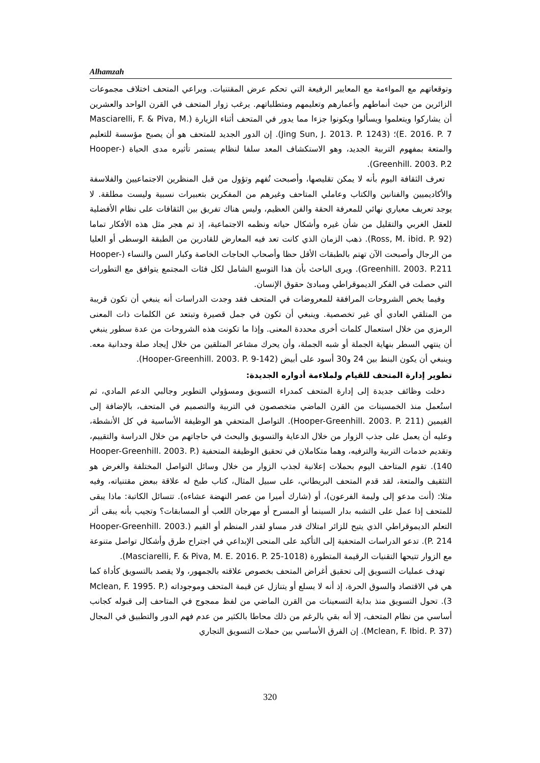Alhamzah
وتوقعاتهم مع المواءمة مع المعايير الرفيعة التي تحكم عرض المقتنيات. ويراعي المتحف اختلاف مجموعات الزائرين من حيث أنماطهم وأعمارهم وتعليمهم ومتطلباتهم. يرغب زوار المتحف في القرن الواحد والعشرين أن يشاركوا ويتعلموا ويسألوا ويكونوا جزءا مما يدور في المتحف أثناء الزيارة (Masciarelli, F. & Piva, M. E. 2016. P. 7)؛ (Jing Sun, J. 2013. P. 1243). إن الدور الجديد للمتحف هو أن يصبح مؤسسة للتعليم والمتعة بمفهوم التربية الجديد، وهو الاستكشاف المعد سلفا لنظام يستمر تأثيره مدى الحياة (Hooper-Greenhill. 2003. P.2).
تعرف الثقافة اليوم بأنه لا يمكن تقليصها، وأصبحت تُفهم وتؤول من قبل المنظرين الاجتماعيين والفلاسفة والأكاديميين والفنانين والكتاب وعاملي المتاحف وغيرهم من المفكرين بتعبيرات نسبية وليست مطلقة. لا يوجد تعريف معياري نهائي للمعرفة الحقة والفن العظيم، وليس هناك تفريق بين الثقافات على نظام الأفضلية للعقل الغربي والتقليل من شأن غيره وأشكال حياته ونظمه الاجتماعية، إذ تم هجر مثل هذه الأفكار تماما (Ross, M. ibid. P. 92). ذهب الزمان الذي كانت تعد فيه المعارض للقادرين من الطبقة الوسطى أو العليا من الرجال وأصبحت الآن تهتم بالطبقات الأقل حظا وأصحاب الحاجات الخاصة وكبار السن والنساء (Hooper-Greenhill. 2003. P.211). ويرى الباحث بأن هذا التوسع الشامل لكل فئات المجتمع يتوافق مع التطورات التي حصلت في الفكر الديموقراطي ومبادئ حقوق الإنسان.
وفيما يخص الشروحات المرافقة للمعروضات في المتحف فقد وجدت الدراسات أنه ينبغي أن تكون قريبة من المتلقي العادي أي غير تخصصية. وينبغي أن تكون في جمل قصيرة وتبتعد عن الكلمات ذات المعنى الرمزي من خلال استعمال كلمات أخرى محددة المعنى. وإذا ما تكونت هذه الشروحات من عدة سطور ينبغي أن ينتهي السطر بنهاية الجملة أو شبه الجملة، وأن يحرك مشاعر المتلقين من خلال إيجاد صلة وجدانية معه. وينبغي أن يكون البنط بين 24 و30 أسود على أبيض (Hooper-Greenhill. 2003. P. 9-142).
تطوير إدارة المتحف للقيام ولملاءمة أدواره الجديدة:
دخلت وظائف جديدة إلى إدارة المتحف كمدراء التسويق ومسؤولي التطوير وجالبي الدعم المادي، ثم استُعمل منذ الخمسينات من القرن الماضي متخصصون في التربية والتصميم في المتحف، بالإضافة إلى القيمين (Hooper-Greenhill. 2003. P. 211). التواصل المتحفي هو الوظيفة الأساسية في كل الأنشطة، وعليه أن يعمل على جذب الزوار من خلال الدعاية والتسويق والبحث في حاجاتهم من خلال الدراسة والتقييم، وتقديم خدمات التربية والترفيه، وهما متكاملان في تحقيق الوظيفة المتحفية (Hooper-Greenhill. 2003. P. 140). تقوم المتاحف اليوم بحملات إعلانية لجذب الزوار من خلال وسائل التواصل المختلفة والغرض هو التثقيف والمتعة، لقد قدم المتحف البريطاني، على سبيل المثال، كتاب طبخ له علاقة ببعض مقتنياته، وفيه مثلا: (أنت مدعو إلى وليمة الفرعون)، أو (شارك أميرا من عصر النهضة عشاءه). تتسائل الكاتبة: ماذا يبقى للمتحف إذا عمل على التشبه بدار السينما أو المسرح أو مهرجان اللعب أو المسابقات؟ وتجيب بأنه يبقى أثر التعلم الديموقراطي الذي يتيح للزائر امتلاك قدر مساو لقدر المنظم أو القيم (Hooper-Greenhill. 2003. P. 214). تدعو الدراسات المتحفية إلى التأكيد على المنحى الإبداعي في اجتراح طرق وأشكال تواصل متنوعة مع الزوار تتيحها التقنيات الرقيمة المتطورة (Masciarelli, F. & Piva, M. E. 2016. P. 25-1018).
تهدف عمليات التسويق إلى تحقيق أغراض المتحف بخصوص علاقته بالجمهور، ولا يقصد بالتسويق كأداة كما هي في الاقتصاد والسوق الحرة، إذ أنه لا يسلع أو يتنازل عن قيمة المتحف وموجوداته (Mclean, F. 1995. P. 3). تحول التسويق منذ بداية التسعينات من القرن الماضي من لفظ ممجوج في المتاحف إلى قبوله كجانب أساسي من نظام المتحف، إلا أنه بقي بالرغم من ذلك محاطا بالكثير من عدم فهم الدور والتطبيق في المجال (Mclean, F. Ibid. P. 37). إن الفرق الأساسي بين حملات التسويق التجاري
320